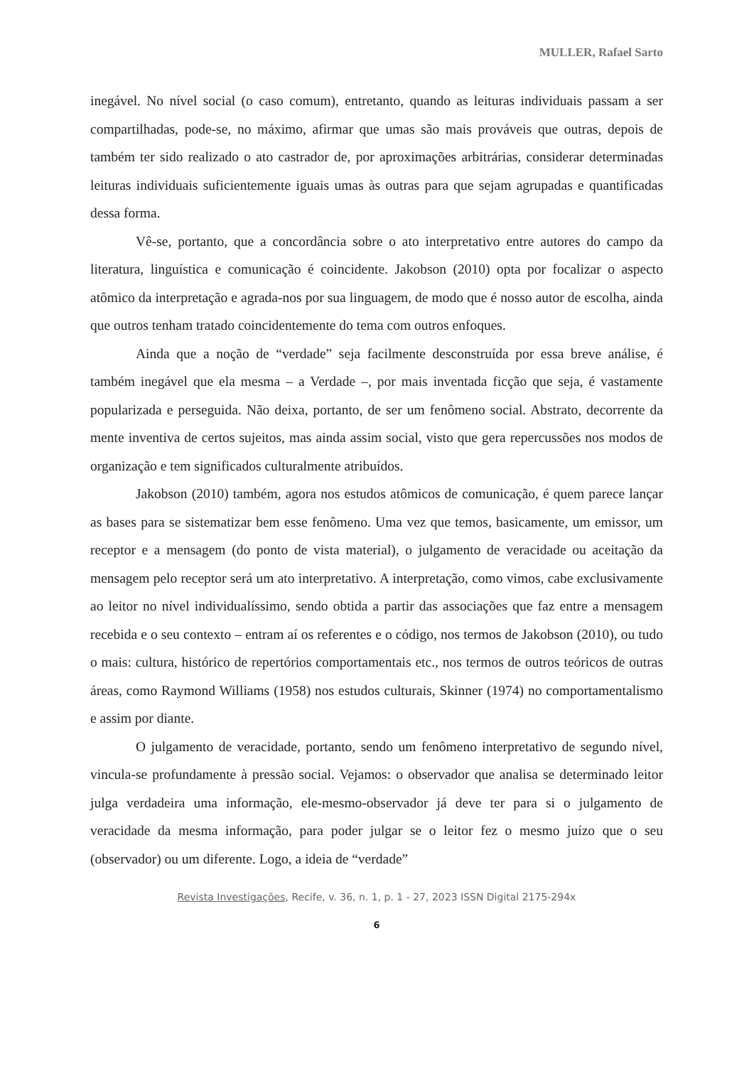MULLER, Rafael Sarto
inegável. No nível social (o caso comum), entretanto, quando as leituras individuais passam a ser compartilhadas, pode-se, no máximo, afirmar que umas são mais prováveis que outras, depois de também ter sido realizado o ato castrador de, por aproximações arbitrárias, considerar determinadas leituras individuais suficientemente iguais umas às outras para que sejam agrupadas e quantificadas dessa forma.
Vê-se, portanto, que a concordância sobre o ato interpretativo entre autores do campo da literatura, linguística e comunicação é coincidente. Jakobson (2010) opta por focalizar o aspecto atômico da interpretação e agrada-nos por sua linguagem, de modo que é nosso autor de escolha, ainda que outros tenham tratado coincidentemente do tema com outros enfoques.
Ainda que a noção de “verdade” seja facilmente desconstruída por essa breve análise, é também inegável que ela mesma – a Verdade –, por mais inventada ficção que seja, é vastamente popularizada e perseguida. Não deixa, portanto, de ser um fenômeno social. Abstrato, decorrente da mente inventiva de certos sujeitos, mas ainda assim social, visto que gera repercussões nos modos de organização e tem significados culturalmente atribuídos.
Jakobson (2010) também, agora nos estudos atômicos de comunicação, é quem parece lançar as bases para se sistematizar bem esse fenômeno. Uma vez que temos, basicamente, um emissor, um receptor e a mensagem (do ponto de vista material), o julgamento de veracidade ou aceitação da mensagem pelo receptor será um ato interpretativo. A interpretação, como vimos, cabe exclusivamente ao leitor no nível individualíssimo, sendo obtida a partir das associações que faz entre a mensagem recebida e o seu contexto – entram aí os referentes e o código, nos termos de Jakobson (2010), ou tudo o mais: cultura, histórico de repertórios comportamentais etc., nos termos de outros teóricos de outras áreas, como Raymond Williams (1958) nos estudos culturais, Skinner (1974) no comportamentalismo e assim por diante.
O julgamento de veracidade, portanto, sendo um fenômeno interpretativo de segundo nível, vincula-se profundamente à pressão social. Vejamos: o observador que analisa se determinado leitor julga verdadeira uma informação, ele-mesmo-observador já deve ter para si o julgamento de veracidade da mesma informação, para poder julgar se o leitor fez o mesmo juízo que o seu (observador) ou um diferente. Logo, a ideia de “verdade”
Revista Investigações, Recife, v. 36, n. 1, p. 1 - 27, 2023 ISSN Digital 2175-294x
6